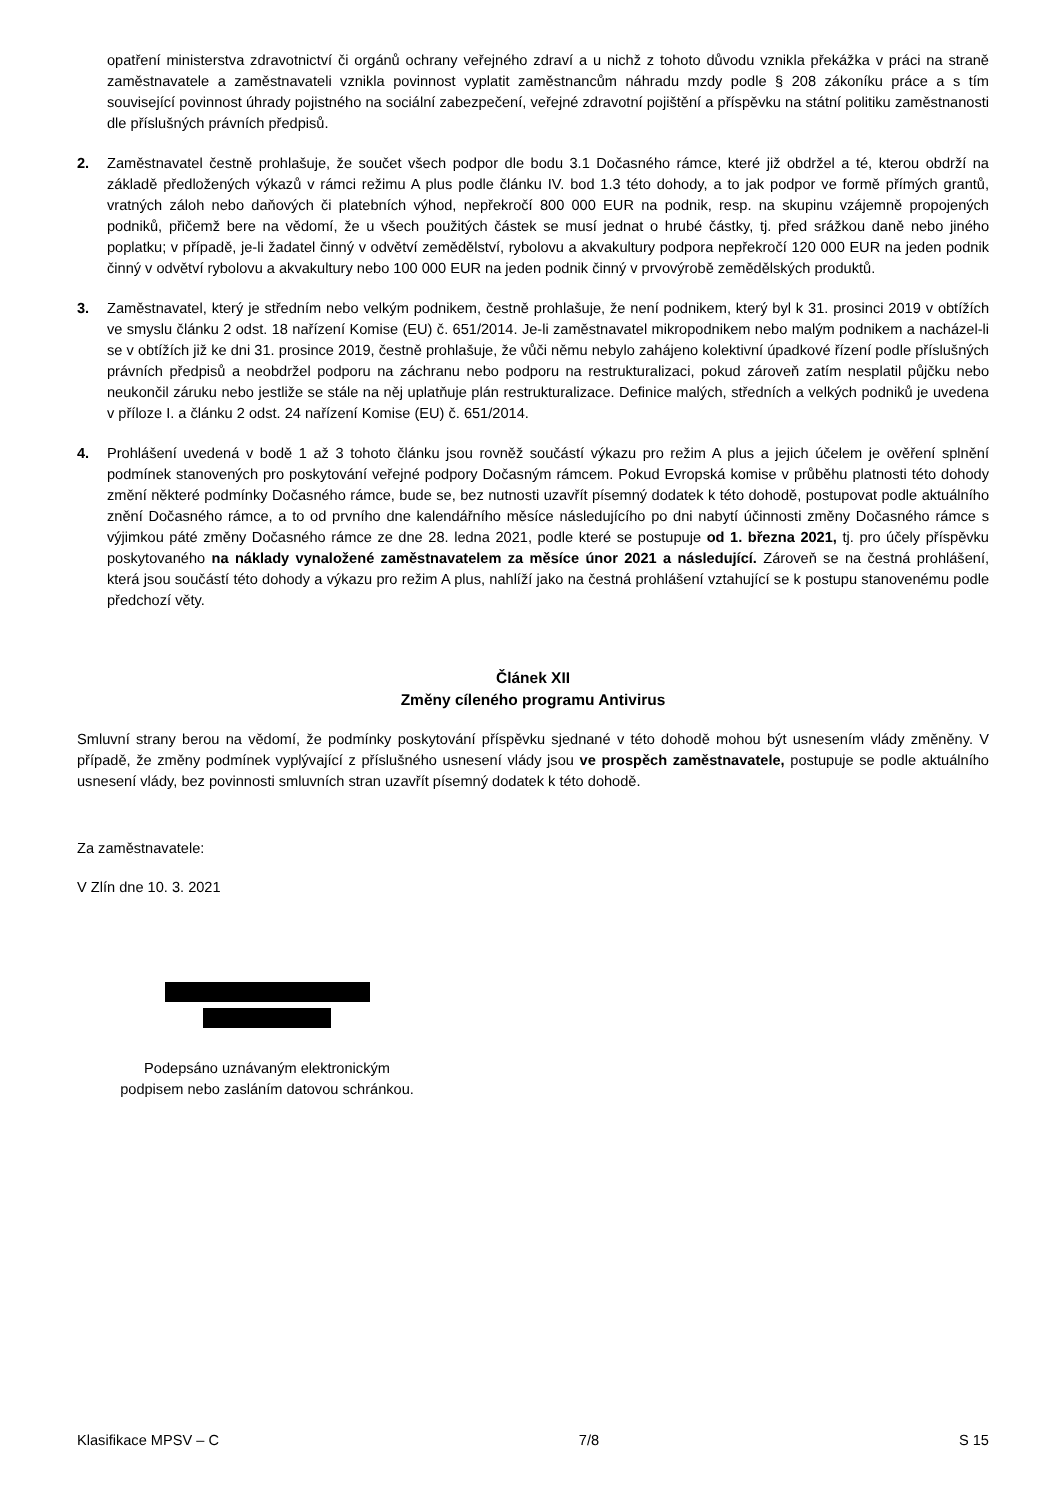opatření ministerstva zdravotnictví či orgánů ochrany veřejného zdraví a u nichž z tohoto důvodu vznikla překážka v práci na straně zaměstnavatele a zaměstnavateli vznikla povinnost vyplatit zaměstnancům náhradu mzdy podle § 208 zákoníku práce a s tím související povinnost úhrady pojistného na sociální zabezpečení, veřejné zdravotní pojištění a příspěvku na státní politiku zaměstnanosti dle příslušných právních předpisů.
2. Zaměstnavatel čestně prohlašuje, že součet všech podpor dle bodu 3.1 Dočasného rámce, které již obdržel a té, kterou obdrží na základě předložených výkazů v rámci režimu A plus podle článku IV. bod 1.3 této dohody, a to jak podpor ve formě přímých grantů, vratných záloh nebo daňových či platebních výhod, nepřekročí 800 000 EUR na podnik, resp. na skupinu vzájemně propojených podniků, přičemž bere na vědomí, že u všech použitých částek se musí jednat o hrubé částky, tj. před srážkou daně nebo jiného poplatku; v případě, je-li žadatel činný v odvětví zemědělství, rybolovu a akvakultury podpora nepřekročí 120 000 EUR na jeden podnik činný v odvětví rybolovu a akvakultury nebo 100 000 EUR na jeden podnik činný v prvovýrobě zemědělských produktů.
3. Zaměstnavatel, který je středním nebo velkým podnikem, čestně prohlašuje, že není podnikem, který byl k 31. prosinci 2019 v obtížích ve smyslu článku 2 odst. 18 nařízení Komise (EU) č. 651/2014. Je-li zaměstnavatel mikropodnikem nebo malým podnikem a nacházel-li se v obtížích již ke dni 31. prosince 2019, čestně prohlašuje, že vůči němu nebylo zahájeno kolektivní úpadkové řízení podle příslušných právních předpisů a neobdržel podporu na záchranu nebo podporu na restrukturalizaci, pokud zároveň zatím nesplatil půjčku nebo neukončil záruku nebo jestliže se stále na něj uplatňuje plán restrukturalizace. Definice malých, středních a velkých podniků je uvedena v příloze I. a článku 2 odst. 24 nařízení Komise (EU) č. 651/2014.
4. Prohlášení uvedená v bodě 1 až 3 tohoto článku jsou rovněž součástí výkazu pro režim A plus a jejich účelem je ověření splnění podmínek stanovených pro poskytování veřejné podpory Dočasným rámcem. Pokud Evropská komise v průběhu platnosti této dohody změní některé podmínky Dočasného rámce, bude se, bez nutnosti uzavřít písemný dodatek k této dohodě, postupovat podle aktuálního znění Dočasného rámce, a to od prvního dne kalendářního měsíce následujícího po dni nabytí účinnosti změny Dočasného rámce s výjimkou páté změny Dočasného rámce ze dne 28. ledna 2021, podle které se postupuje od 1. března 2021, tj. pro účely příspěvku poskytovaného na náklady vynaložené zaměstnavatelem za měsíce únor 2021 a následující. Zároveň se na čestná prohlášení, která jsou součástí této dohody a výkazu pro režim A plus, nahlíží jako na čestná prohlášení vztahující se k postupu stanovenému podle předchozí věty.
Článek XII
Změny cíleného programu Antivirus
Smluvní strany berou na vědomí, že podmínky poskytování příspěvku sjednané v této dohodě mohou být usnesením vlády změněny. V případě, že změny podmínek vyplývající z příslušného usnesení vlády jsou ve prospěch zaměstnavatele, postupuje se podle aktuálního usnesení vlády, bez povinnosti smluvních stran uzavřít písemný dodatek k této dohodě.
Za zaměstnavatele:
V Zlín dne 10. 3. 2021
Podepsáno uznávaným elektronickým
podpisem nebo zasláním datovou schránkou.
Klasifikace MPSV – C 7/8 S 15